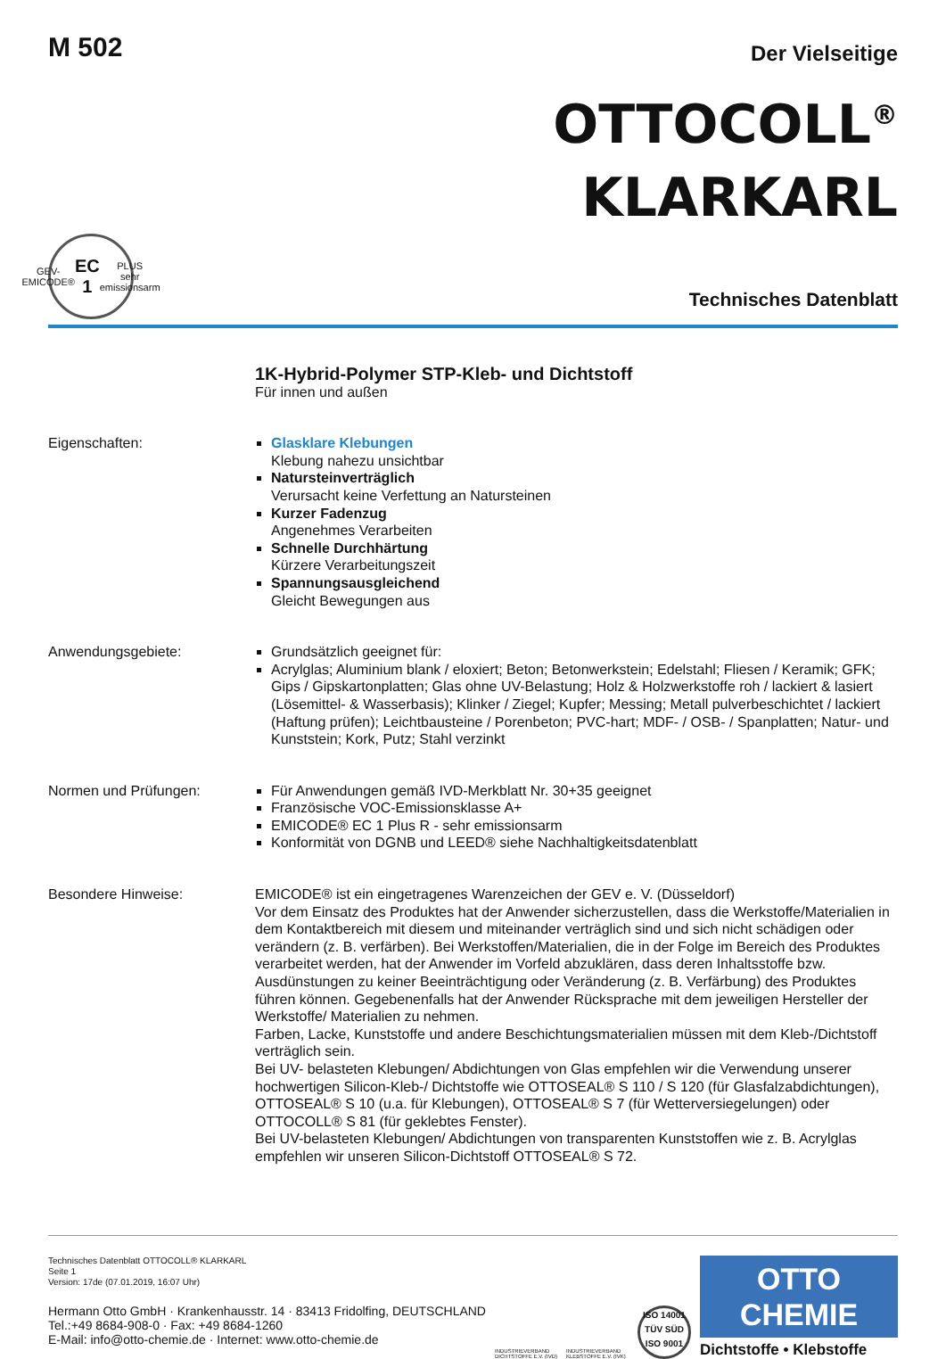M 502
Der Vielseitige
OTTOCOLL<sup>®</sup>
KLARKARL
GEV-EMICODE®
EC 1 PLUS
sehr emissionsarm
Technisches Datenblatt
1K-Hybrid-Polymer STP-Kleb- und Dichtstoff
Für innen und außen
Eigenschaften: Glasklare Klebungen
Klebung nahezu unsichtbar
Natursteinverträglich
Verursacht keine Verfettung an Natursteinen
Kurzer Fadenzug
Angenehmes Verarbeiten
Schnelle Durchhärtung
Kürzere Verarbeitungszeit
Spannungsausgleichend
Gleicht Bewegungen aus
Anwendungsgebiete: Grundsätzlich geeignet für:
Acrylglas; Aluminium blank / eloxiert; Beton; Betonwerkstein; Edelstahl; Fliesen / Keramik; GFK; Gips / Gipskartonplatten; Glas ohne UV-Belastung; Holz & Holzwerkstoffe roh / lackiert & lasiert (Lösemittel- & Wasserbasis); Klinker / Ziegel; Kupfer; Messing; Metall pulverbeschichtet / lackiert (Haftung prüfen); Leichtbausteine / Porenbeton; PVC-hart; MDF- / OSB- / Spanplatten; Natur- und Kunststein; Kork, Putz; Stahl verzinkt
Normen und Prüfungen: Für Anwendungen gemäß IVD-Merkblatt Nr. 30+35 geeignet
Französische VOC-Emissionsklasse A+
EMICODE® EC 1 Plus R - sehr emissionsarm
Konformität von DGNB und LEED® siehe Nachhaltigkeitsdatenblatt
Besondere Hinweise: EMICODE® ist ein eingetragenes Warenzeichen der GEV e. V. (Düsseldorf)
Vor dem Einsatz des Produktes hat der Anwender sicherzustellen, dass die Werkstoffe/Materialien in dem Kontaktbereich mit diesem und miteinander verträglich sind und sich nicht schädigen oder verändern (z. B. verfärben). Bei Werkstoffen/Materialien, die in der Folge im Bereich des Produktes verarbeitet werden, hat der Anwender im Vorfeld abzuklären, dass deren Inhaltsstoffe bzw. Ausdünstungen zu keiner Beeinträchtigung oder Veränderung (z. B. Verfärbung) des Produktes führen können. Gegebenenfalls hat der Anwender Rücksprache mit dem jeweiligen Hersteller der Werkstoffe/ Materialien zu nehmen.
Farben, Lacke, Kunststoffe und andere Beschichtungsmaterialien müssen mit dem Kleb-/Dichtstoff verträglich sein.
Bei UV- belasteten Klebungen/ Abdichtungen von Glas empfehlen wir die Verwendung unserer hochwertigen Silicon-Kleb-/ Dichtstoffe wie OTTOSEAL® S 110 / S 120 (für Glasfalzabdichtungen), OTTOSEAL® S 10 (u.a. für Klebungen), OTTOSEAL® S 7 (für Wetterversiegelungen) oder OTTOCOLL® S 81 (für geklebtes Fenster).
Bei UV-belasteten Klebungen/ Abdichtungen von transparenten Kunststoffen wie z. B. Acrylglas empfehlen wir unseren Silicon-Dichtstoff OTTOSEAL® S 72.
Technisches Datenblatt OTTOCOLL® KLARKARL
Seite 1
Version: 17de (07.01.2019, 16:07 Uhr)
Hermann Otto GmbH · Krankenhausstr. 14 · 83413 Fridolfing, DEUTSCHLAND
Tel.:+49 8684-908-0 · Fax: +49 8684-1260
E-Mail: info@otto-chemie.de · Internet: www.otto-chemie.de
INDUSTRIEVERBAND DICHTSTOFFE E.V. (IVD)
INDUSTRIEVERBAND KLEBSTOFFE E.V. (IVK)
ISO 14001
TÜV SÜD
ISO 9001
OTTO
CHEMIE
Dichtstoffe • Klebstoffe